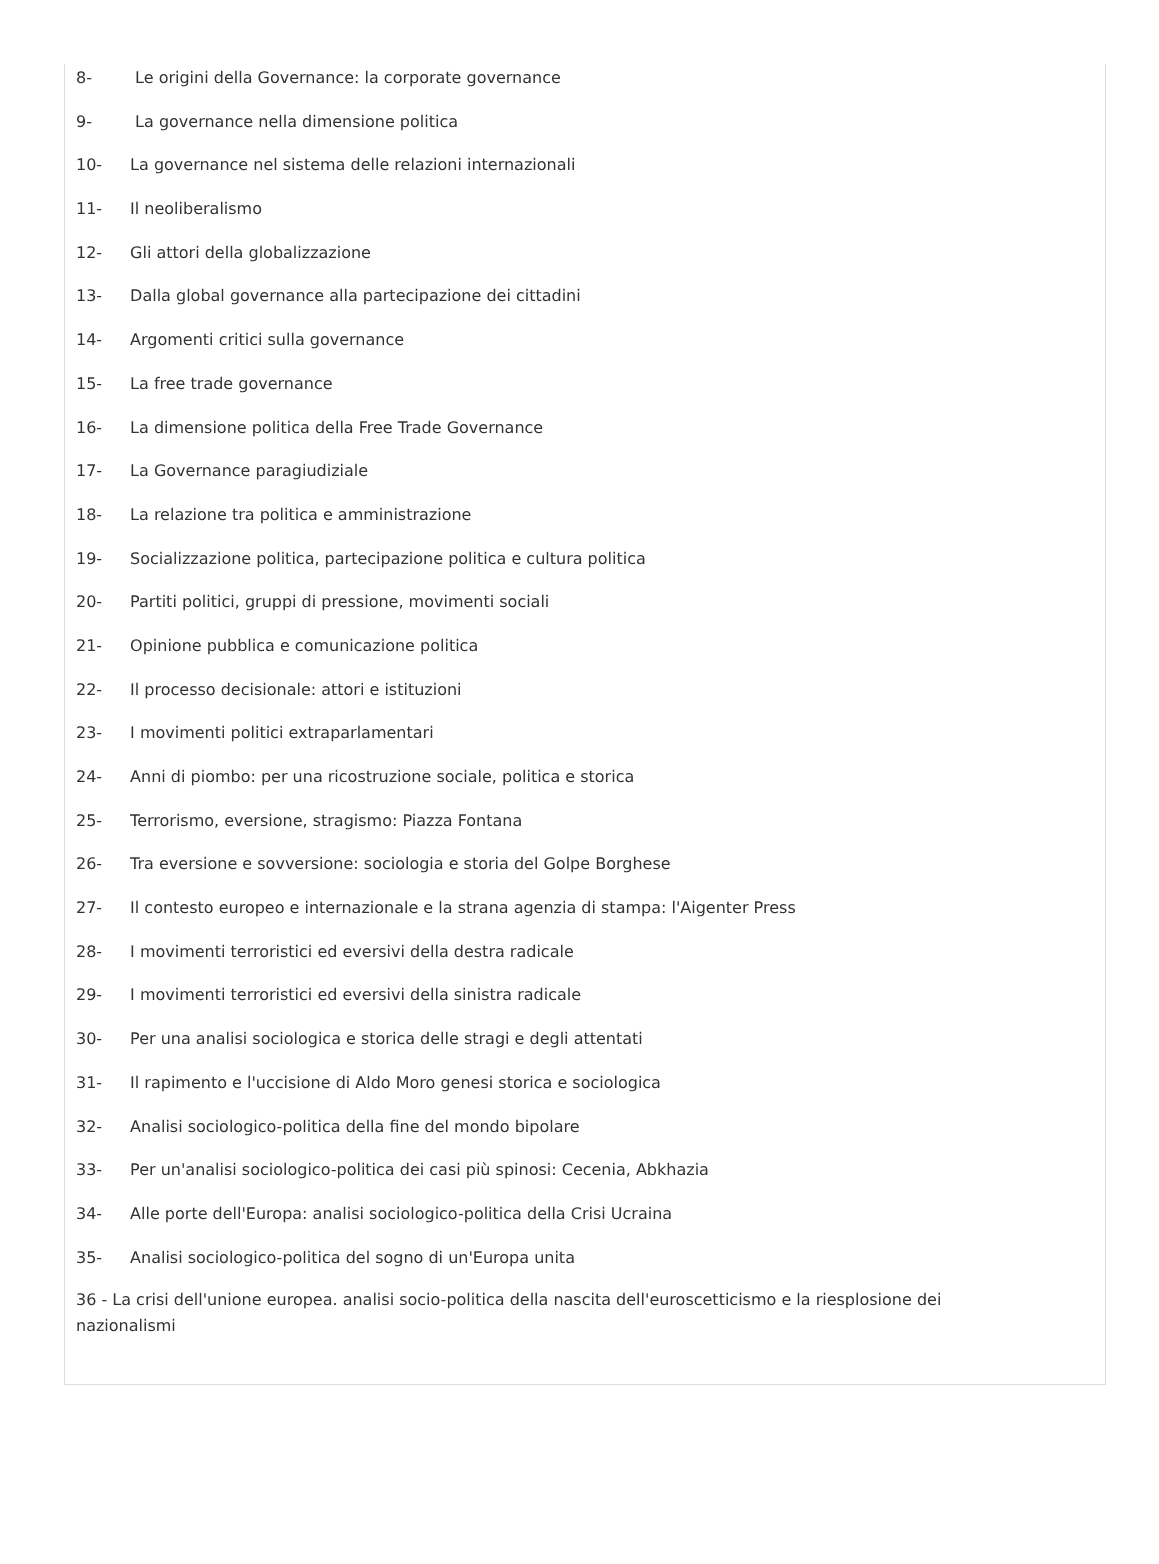8- Le origini della Governance: la corporate governance
9- La governance nella dimensione politica
10- La governance nel sistema delle relazioni internazionali
11- Il neoliberalismo
12- Gli attori della globalizzazione
13- Dalla global governance alla partecipazione dei cittadini
14- Argomenti critici sulla governance
15- La free trade governance
16- La dimensione politica della Free Trade Governance
17- La Governance paragiudiziale
18- La relazione tra politica e amministrazione
19- Socializzazione politica, partecipazione politica e cultura politica
20- Partiti politici, gruppi di pressione, movimenti sociali
21- Opinione pubblica e comunicazione politica
22- Il processo decisionale: attori e istituzioni
23- I movimenti politici extraparlamentari
24- Anni di piombo: per una ricostruzione sociale, politica e storica
25- Terrorismo, eversione, stragismo: Piazza Fontana
26- Tra eversione e sovversione: sociologia e storia del Golpe Borghese
27- Il contesto europeo e internazionale e la strana agenzia di stampa: l'Aigenter Press
28- I movimenti terroristici ed eversivi della destra radicale
29- I movimenti terroristici ed eversivi della sinistra radicale
30- Per una analisi sociologica e storica delle stragi e degli attentati
31- Il rapimento e l'uccisione di Aldo Moro genesi storica e sociologica
32- Analisi sociologico-politica della fine del mondo bipolare
33- Per un'analisi sociologico-politica dei casi più spinosi: Cecenia, Abkhazia
34- Alle porte dell'Europa: analisi sociologico-politica della Crisi Ucraina
35- Analisi sociologico-politica del sogno di un'Europa unita
36 - La crisi dell'unione europea. analisi socio-politica della nascita dell'euroscetticismo e la riesplosione dei nazionalismi